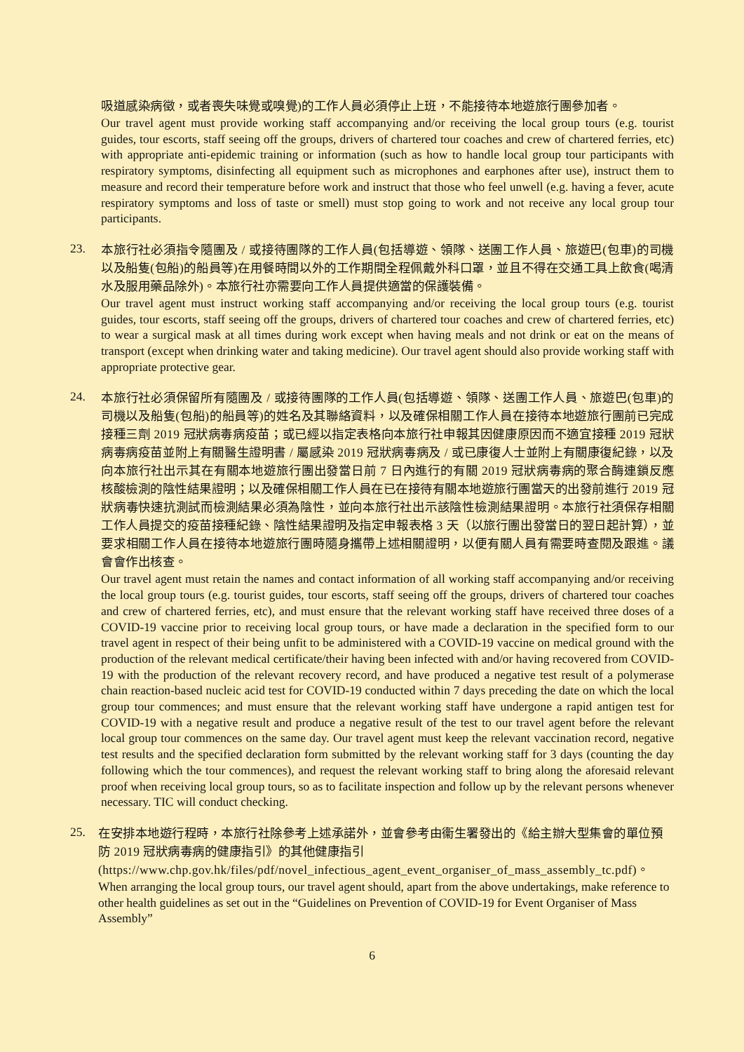吸道感染病徵，或者喪失味覺或嗅覺)的工作人員必須停止上班，不能接待本地遊旅行團參加者。
Our travel agent must provide working staff accompanying and/or receiving the local group tours (e.g. tourist guides, tour escorts, staff seeing off the groups, drivers of chartered tour coaches and crew of chartered ferries, etc) with appropriate anti-epidemic training or information (such as how to handle local group tour participants with respiratory symptoms, disinfecting all equipment such as microphones and earphones after use), instruct them to measure and record their temperature before work and instruct that those who feel unwell (e.g. having a fever, acute respiratory symptoms and loss of taste or smell) must stop going to work and not receive any local group tour participants.
23.
本旅行社必須指令隨團及 / 或接待團隊的工作人員(包括導遊、領隊、送團工作人員、旅遊巴(包車)的司機以及船隻(包船)的船員等)在用餐時間以外的工作期間全程佩戴外科口罩，並且不得在交通工具上飲食(喝清水及服用藥品除外)。本旅行社亦需要向工作人員提供適當的保護裝備。
Our travel agent must instruct working staff accompanying and/or receiving the local group tours (e.g. tourist guides, tour escorts, staff seeing off the groups, drivers of chartered tour coaches and crew of chartered ferries, etc) to wear a surgical mask at all times during work except when having meals and not drink or eat on the means of transport (except when drinking water and taking medicine). Our travel agent should also provide working staff with appropriate protective gear.
24.
本旅行社必須保留所有隨團及 / 或接待團隊的工作人員(包括導遊、領隊、送團工作人員、旅遊巴(包車)的司機以及船隻(包船)的船員等)的姓名及其聯絡資料，以及確保相關工作人員在接待本地遊旅行團前已完成接種三劑 2019 冠狀病毒病疫苗；或已經以指定表格向本旅行社申報其因健康原因而不適宜接種 2019 冠狀病毒病疫苗並附上有關醫生證明書 / 屬感染 2019 冠狀病毒病及 / 或已康復人士並附上有關康復紀錄，以及向本旅行社出示其在有關本地遊旅行團出發當日前 7 日內進行的有關 2019 冠狀病毒病的聚合酶連鎖反應核酸檢測的陰性結果證明；以及確保相關工作人員在已在接待有關本地遊旅行團當天的出發前進行 2019 冠狀病毒快速抗測試而檢測結果必須為陰性，並向本旅行社出示該陰性檢測結果證明。本旅行社須保存相關工作人員提交的疫苗接種紀錄、陰性結果證明及指定申報表格 3 天（以旅行團出發當日的翌日起計算），並要求相關工作人員在接待本地遊旅行團時隨身攜帶上述相關證明，以便有關人員有需要時查閱及跟進。議會會作出核查。
Our travel agent must retain the names and contact information of all working staff accompanying and/or receiving the local group tours (e.g. tourist guides, tour escorts, staff seeing off the groups, drivers of chartered tour coaches and crew of chartered ferries, etc), and must ensure that the relevant working staff have received three doses of a COVID-19 vaccine prior to receiving local group tours, or have made a declaration in the specified form to our travel agent in respect of their being unfit to be administered with a COVID-19 vaccine on medical ground with the production of the relevant medical certificate/their having been infected with and/or having recovered from COVID-19 with the production of the relevant recovery record, and have produced a negative test result of a polymerase chain reaction-based nucleic acid test for COVID-19 conducted within 7 days preceding the date on which the local group tour commences; and must ensure that the relevant working staff have undergone a rapid antigen test for COVID-19 with a negative result and produce a negative result of the test to our travel agent before the relevant local group tour commences on the same day. Our travel agent must keep the relevant vaccination record, negative test results and the specified declaration form submitted by the relevant working staff for 3 days (counting the day following which the tour commences), and request the relevant working staff to bring along the aforesaid relevant proof when receiving local group tours, so as to facilitate inspection and follow up by the relevant persons whenever necessary. TIC will conduct checking.
25.
在安排本地遊行程時，本旅行社除參考上述承諾外，並會參考由衞生署發出的《給主辦大型集會的單位預防 2019 冠狀病毒病的健康指引》的其他健康指引 (https://www.chp.gov.hk/files/pdf/novel_infectious_agent_event_organiser_of_mass_assembly_tc.pdf)。
When arranging the local group tours, our travel agent should, apart from the above undertakings, make reference to other health guidelines as set out in the “Guidelines on Prevention of COVID-19 for Event Organiser of Mass Assembly”
6